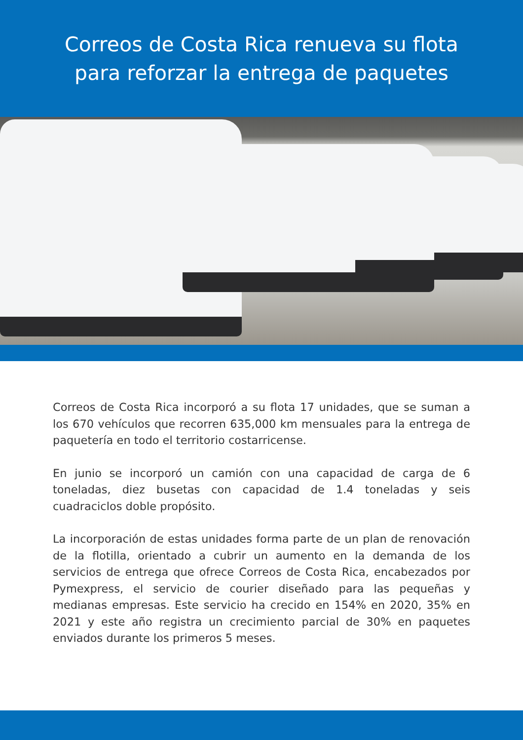Correos de Costa Rica renueva su flota
para reforzar la entrega de paquetes
Correos de Costa Rica incorporó a su flota 17 unidades, que se suman a los 670 vehículos que recorren 635,000 km mensuales para la entrega de paquetería en todo el territorio costarricense.
En junio se incorporó un camión con una capacidad de carga de 6 toneladas, diez busetas con capacidad de 1.4 toneladas y seis cuadraciclos doble propósito.
La incorporación de estas unidades forma parte de un plan de renovación de la flotilla, orientado a cubrir un aumento en la demanda de los servicios de entrega que ofrece Correos de Costa Rica, encabezados por Pymexpress, el servicio de courier diseñado para las pequeñas y medianas empresas. Este servicio ha crecido en 154% en 2020, 35% en 2021 y este año registra un crecimiento parcial de 30% en paquetes enviados durante los primeros 5 meses.